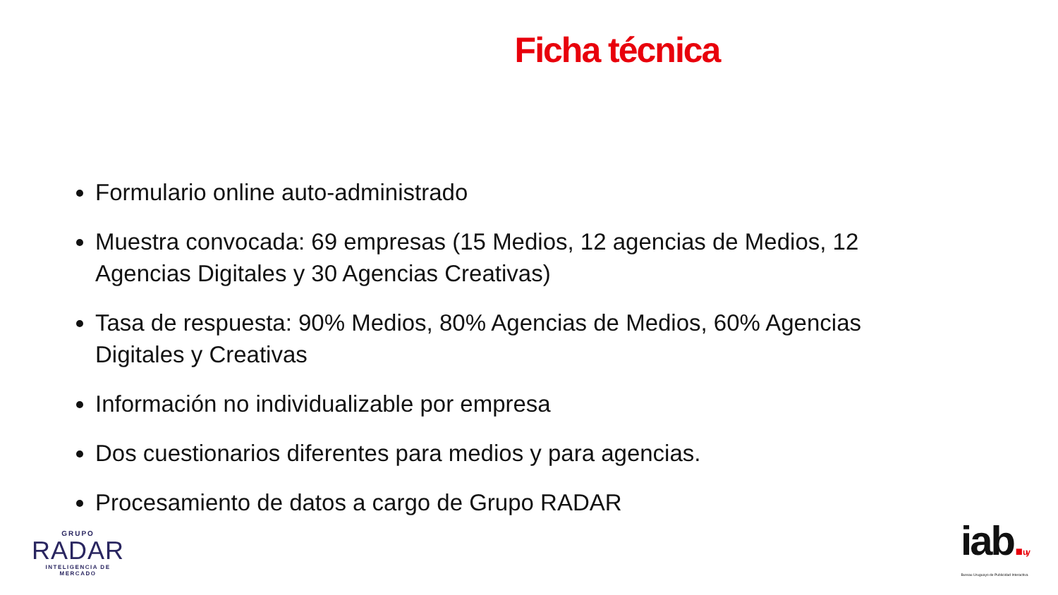Ficha técnica
Formulario online auto-administrado
Muestra convocada: 69 empresas (15 Medios, 12 agencias de Medios, 12 Agencias Digitales y 30 Agencias Creativas)
Tasa de respuesta: 90% Medios, 80% Agencias de Medios, 60% Agencias Digitales y Creativas
Información no individualizable por empresa
Dos cuestionarios diferentes para medios y para agencias.
Procesamiento de datos a cargo de Grupo RADAR
GRUPO
RADAR
INTELIGENCIA DE MERCADO
iab. uy
Bureau Uruguayo de Publicidad Interactiva